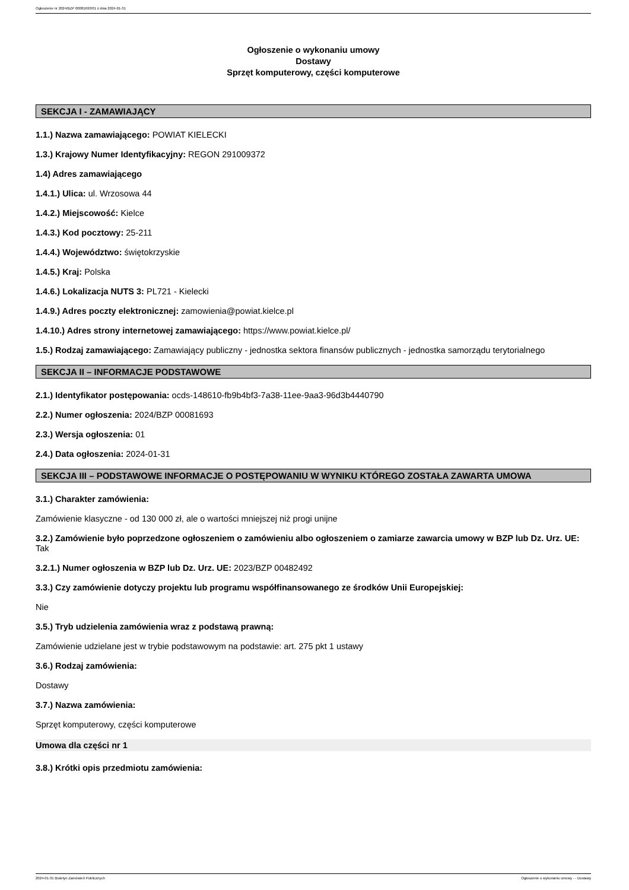Ogłoszenie nr 2024/BZP 00081693/01 z dnia 2024-01-31
Ogłoszenie o wykonaniu umowy
Dostawy
Sprzęt komputerowy, części komputerowe
SEKCJA I - ZAMAWIAJĄCY
1.1.) Nazwa zamawiającego: POWIAT KIELECKI
1.3.) Krajowy Numer Identyfikacyjny: REGON 291009372
1.4) Adres zamawiającego
1.4.1.) Ulica: ul. Wrzosowa 44
1.4.2.) Miejscowość: Kielce
1.4.3.) Kod pocztowy: 25-211
1.4.4.) Województwo: świętokrzyskie
1.4.5.) Kraj: Polska
1.4.6.) Lokalizacja NUTS 3: PL721 - Kielecki
1.4.9.) Adres poczty elektronicznej: zamowienia@powiat.kielce.pl
1.4.10.) Adres strony internetowej zamawiającego: https://www.powiat.kielce.pl/
1.5.) Rodzaj zamawiającego: Zamawiający publiczny - jednostka sektora finansów publicznych - jednostka samorządu terytorialnego
SEKCJA II – INFORMACJE PODSTAWOWE
2.1.) Identyfikator postępowania: ocds-148610-fb9b4bf3-7a38-11ee-9aa3-96d3b4440790
2.2.) Numer ogłoszenia: 2024/BZP 00081693
2.3.) Wersja ogłoszenia: 01
2.4.) Data ogłoszenia: 2024-01-31
SEKCJA III – PODSTAWOWE INFORMACJE O POSTĘPOWANIU W WYNIKU KTÓREGO ZOSTAŁA ZAWARTA UMOWA
3.1.) Charakter zamówienia:
Zamówienie klasyczne - od 130 000 zł, ale o wartości mniejszej niż progi unijne
3.2.) Zamówienie było poprzedzone ogłoszeniem o zamówieniu albo ogłoszeniem o zamiarze zawarcia umowy w BZP lub Dz. Urz. UE: Tak
3.2.1.) Numer ogłoszenia w BZP lub Dz. Urz. UE: 2023/BZP 00482492
3.3.) Czy zamówienie dotyczy projektu lub programu współfinansowanego ze środków Unii Europejskiej:
Nie
3.5.) Tryb udzielenia zamówienia wraz z podstawą prawną:
Zamówienie udzielane jest w trybie podstawowym na podstawie: art. 275 pkt 1 ustawy
3.6.) Rodzaj zamówienia:
Dostawy
3.7.) Nazwa zamówienia:
Sprzęt komputerowy, części komputerowe
Umowa dla części nr 1
3.8.) Krótki opis przedmiotu zamówienia:
2024-01-31 Biuletyn Zamówień Publicznych Ogłoszenie o wykonaniu umowy - - Dostawy